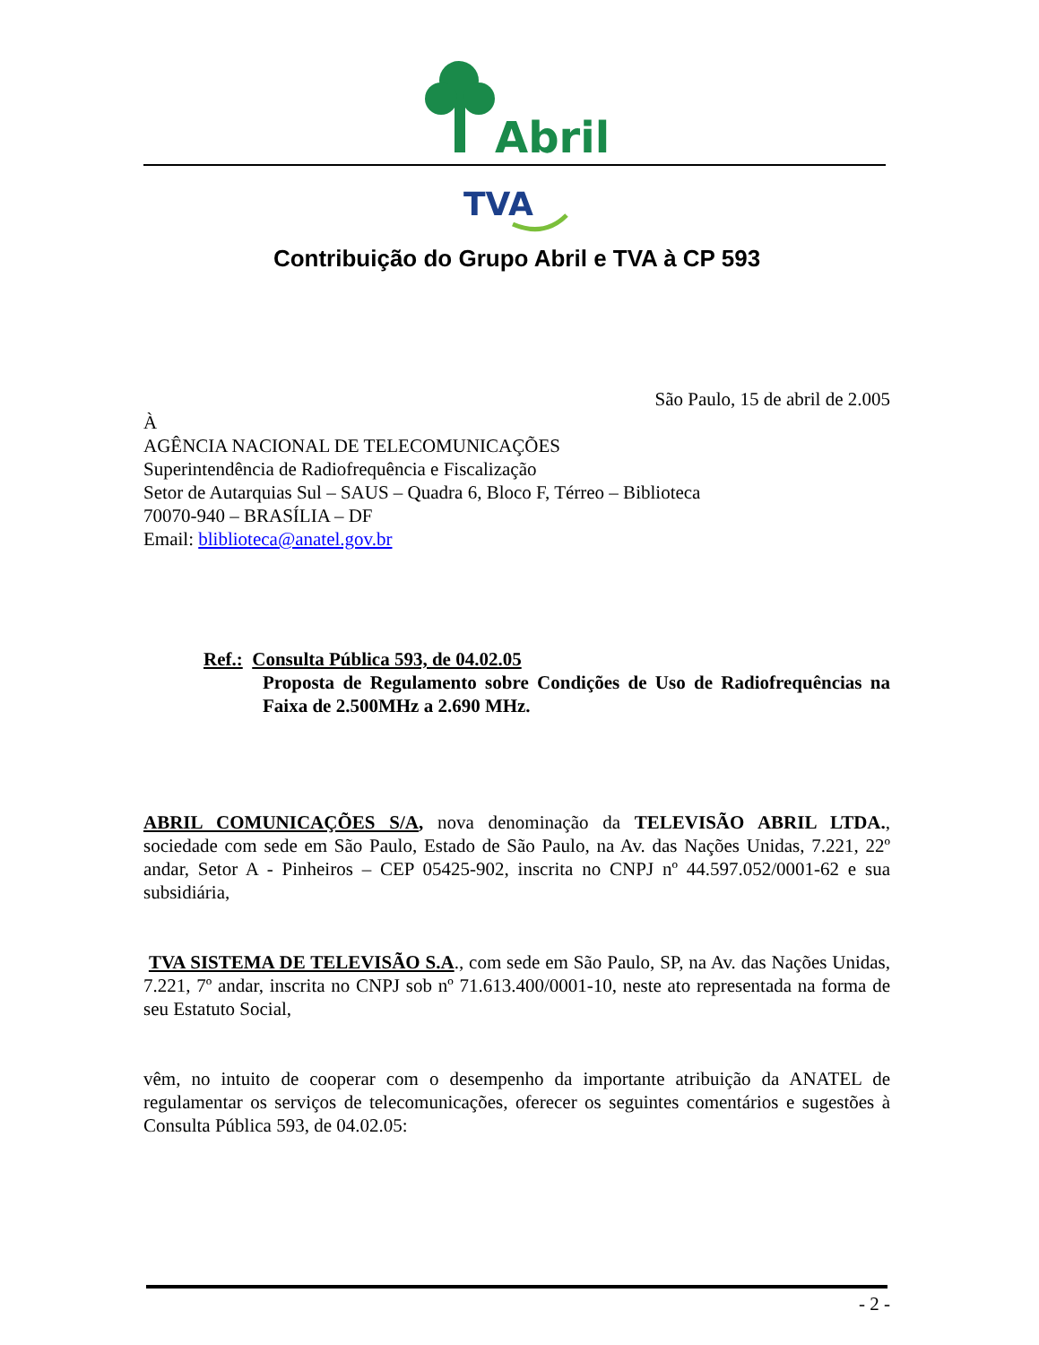Abril
TVA
Contribuição do Grupo Abril e TVA à CP 593
São Paulo, 15 de abril de 2.005
À
AGÊNCIA NACIONAL DE TELECOMUNICAÇÕES
Superintendência de Radiofrequência e Fiscalização
Setor de Autarquias Sul – SAUS – Quadra 6, Bloco F, Térreo – Biblioteca
70070-940 – BRASÍLIA – DF
Email: bliblioteca@anatel.gov.br
Ref.: Consulta Pública 593, de 04.02.05
Proposta de Regulamento sobre Condições de Uso de Radiofrequências na Faixa de 2.500MHz a 2.690 MHz.
ABRIL COMUNICAÇÕES S/A, nova denominação da TELEVISÃO ABRIL LTDA., sociedade com sede em São Paulo, Estado de São Paulo, na Av. das Nações Unidas, 7.221, 22º andar, Setor A - Pinheiros – CEP 05425-902, inscrita no CNPJ nº 44.597.052/0001-62 e sua subsidiária,
TVA SISTEMA DE TELEVISÃO S.A., com sede em São Paulo, SP, na Av. das Nações Unidas, 7.221, 7º andar, inscrita no CNPJ sob nº 71.613.400/0001-10, neste ato representada na forma de seu Estatuto Social,
vêm, no intuito de cooperar com o desempenho da importante atribuição da ANATEL de regulamentar os serviços de telecomunicações, oferecer os seguintes comentários e sugestões à Consulta Pública 593, de 04.02.05:
- 2 -